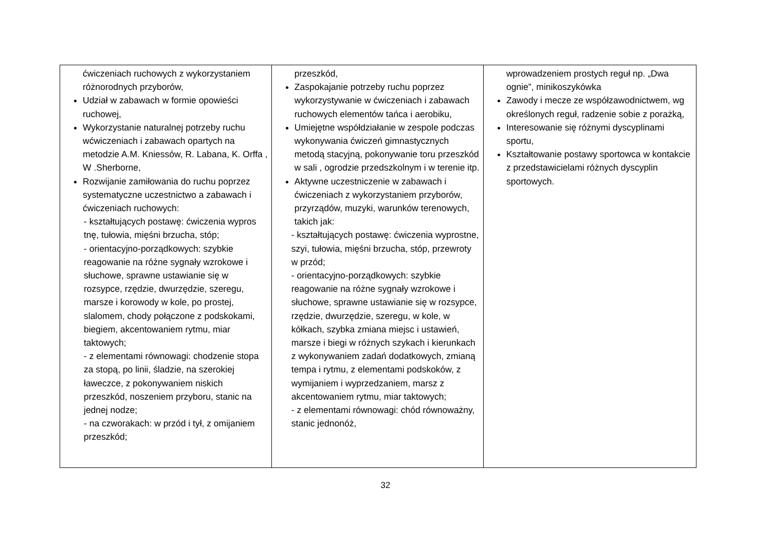| ćwiczeniach ruchowych z wykorzystaniem różnorodnych przyborów, Udział w zabawach w formie opowieści ruchowej, Wykorzystanie naturalnej potrzeby ruchu wćwiczeniach i zabawach opartych na metodzie A.M. Kniessów, R. Labana, K. Orffa , W .Sherborne, Rozwijanie zamiłowania do ruchu poprzez systematyczne uczestnictwo a zabawach i ćwiczeniach ruchowych: - kształtujących postawę: ćwiczenia wypros tnę, tułowia, mięśni brzucha, stóp; - orientacyjno-porządkowych: szybkie reagowanie na różne sygnały wzrokowe i słuchowe, sprawne ustawianie się w rozsypce, rzędzie, dwurzędzie, szeregu, marsze i korowody w kole, po prostej, slalomem, chody połączone z podskokami, biegiem, akcentowaniem rytmu, miar taktowych; - z elementami równowagi: chodzenie stopa za stopą, po linii, śladzie, na szerokiej ławeczce, z pokonywaniem niskich przeszkód, noszeniem przyboru, stanic na jednej nodze; - na czworakach: w przód i tył, z omijaniem przeszkód; | przeszkód, Zaspokajanie potrzeby ruchu poprzez wykorzystywanie w ćwiczeniach i zabawach ruchowych elementów tańca i aerobiku, Umiejętne współdziałanie w zespole podczas wykonywania ćwiczeń gimnastycznych metodą stacyjną, pokonywanie toru przeszkód w sali , ogrodzie przedszkolnym i w terenie itp. Aktywne uczestniczenie w zabawach i ćwiczeniach z wykorzystaniem przyborów, przyrządów, muzyki, warunków terenowych, takich jak: - kształtujących postawę: ćwiczenia wyprostne, szyi, tułowia, mięśni brzucha, stóp, przewroty w przód; - orientacyjno-porządkowych: szybkie reagowanie na różne sygnały wzrokowe i słuchowe, sprawne ustawianie się w rozsypce, rzędzie, dwurzędzie, szeregu, w kole, w kółkach, szybka zmiana miejsc i ustawień, marsze i biegi w różnych szykach i kierunkach z wykonywaniem zadań dodatkowych, zmianą tempa i rytmu, z elementami podskoków, z wymijaniem i wyprzedzaniem, marsz z akcentowaniem rytmu, miar taktowych; - z elementami równowagi: chód równoważny, stanic jednonóż, | wprowadzeniem prostych reguł np. „Dwa ognie”, minikoszykówka Zawody i mecze ze współzawodnictwem, wg określonych reguł, radzenie sobie z porażką, Interesowanie się różnymi dyscyplinami sportu, Kształtowanie postawy sportowca w kontakcie z przedstawicielami różnych dyscyplin sportowych. |
32